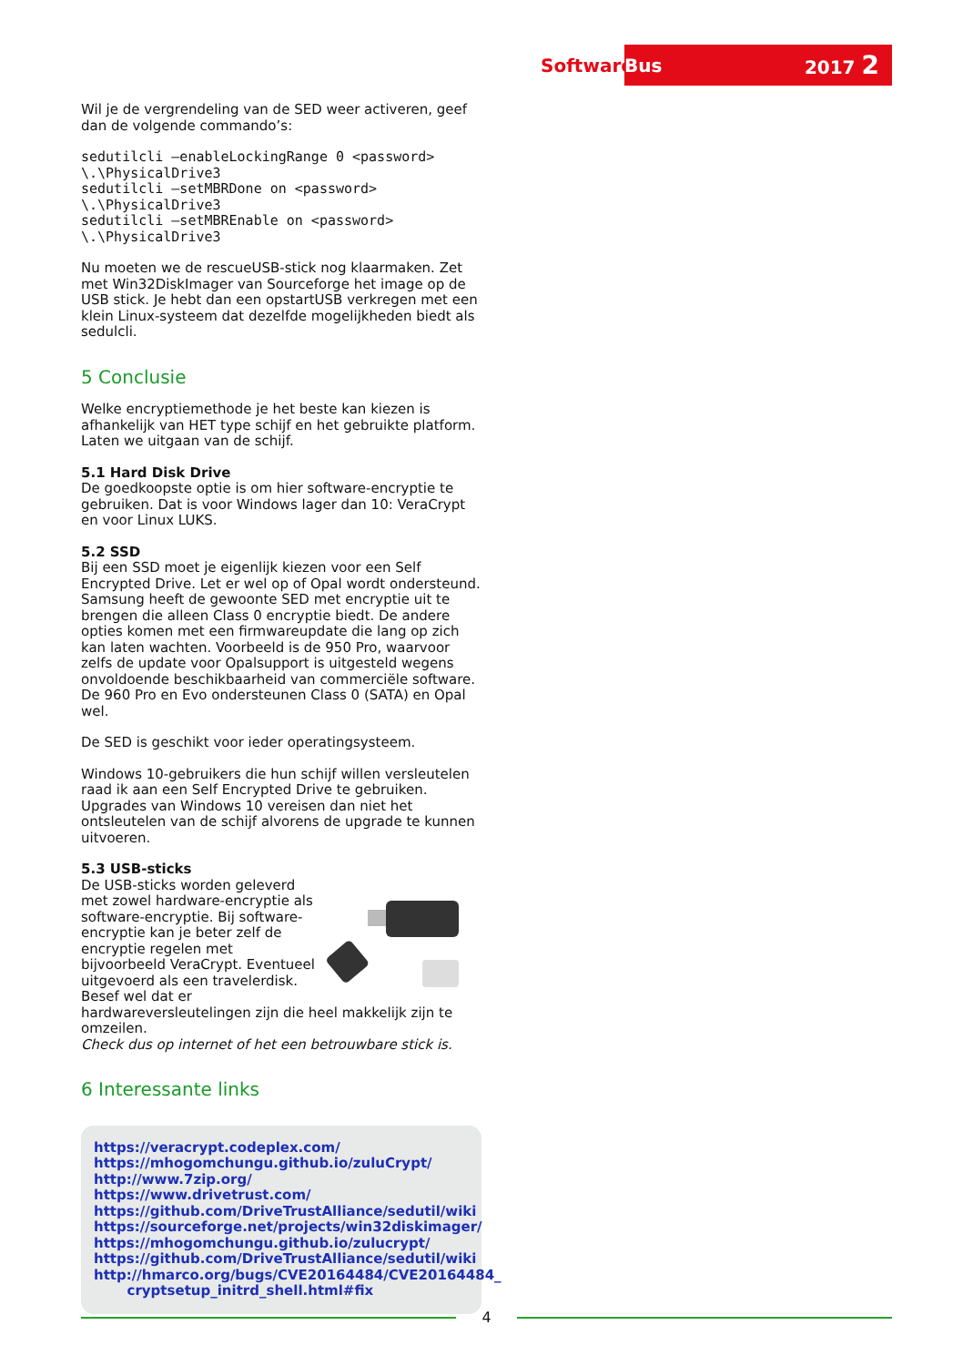Software
Bus 2017 2
Wil je de vergrendeling van de SED weer activeren, geef dan de volgende commando’s:
sedutilcli –enableLockingRange 0 <password>
\.\PhysicalDrive3
sedutilcli –setMBRDone on <password>
\.\PhysicalDrive3
sedutilcli –setMBREnable on <password>
\.\PhysicalDrive3
Nu moeten we de rescueUSB-stick nog klaarmaken. Zet met Win32DiskImager van Sourceforge het image op de USB stick. Je hebt dan een opstartUSB verkregen met een klein Linux-systeem dat dezelfde mogelijkheden biedt als sedulcli.
5 Conclusie
Welke encryptiemethode je het beste kan kiezen is afhankelijk van HET type schijf en het gebruikte platform. Laten we uitgaan van de schijf.
5.1 Hard Disk Drive
De goedkoopste optie is om hier software-encryptie te gebruiken. Dat is voor Windows lager dan 10: VeraCrypt en voor Linux LUKS.
5.2 SSD
Bij een SSD moet je eigenlijk kiezen voor een Self Encrypted Drive. Let er wel op of Opal wordt ondersteund. Samsung heeft de gewoonte SED met encryptie uit te brengen die alleen Class 0 encryptie biedt. De andere opties komen met een firmwareupdate die lang op zich kan laten wachten. Voorbeeld is de 950 Pro, waarvoor zelfs de update voor Opalsupport is uitgesteld wegens onvoldoende beschikbaarheid van commerciële software. De 960 Pro en Evo ondersteunen Class 0 (SATA) en Opal wel.
De SED is geschikt voor ieder operatingsysteem.
Windows 10-gebruikers die hun schijf willen versleutelen raad ik aan een Self Encrypted Drive te gebruiken. Upgrades van Windows 10 vereisen dan niet het ontsleutelen van de schijf alvorens de upgrade te kunnen uitvoeren.
5.3 USB-sticks
De USB-sticks worden geleverd met zowel hardware-encryptie als software-encryptie. Bij software-encryptie kan je beter zelf de encryptie regelen met bijvoorbeeld VeraCrypt. Eventueel uitgevoerd als een travelerdisk. Besef wel dat er hardwareversleutelingen zijn die heel makkelijk zijn te omzeilen.
Check dus op internet of het een betrouwbare stick is.
6 Interessante links
https://veracrypt.codeplex.com/
https://mhogomchungu.github.io/zuluCrypt/
http://www.7zip.org/
https://www.drivetrust.com/
https://github.com/DriveTrustAlliance/sedutil/wiki
https://sourceforge.net/projects/win32diskimager/
https://mhogomchungu.github.io/zulucrypt/
https://github.com/DriveTrustAlliance/sedutil/wiki
http://hmarco.org/bugs/CVE20164484/CVE20164484_
cryptsetup_initrd_shell.html#fix
4